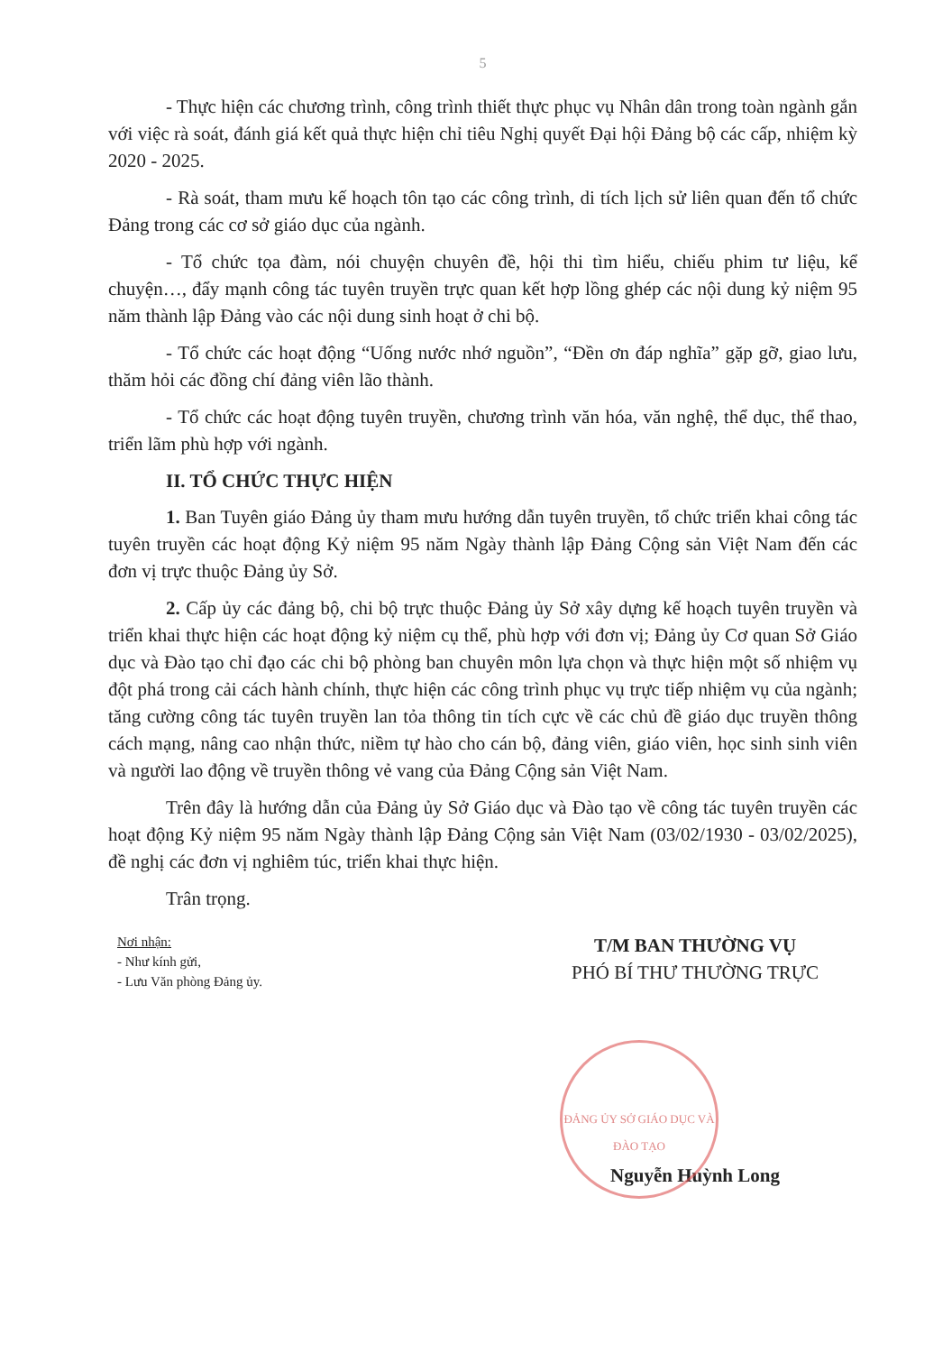5
- Thực hiện các chương trình, công trình thiết thực phục vụ Nhân dân trong toàn ngành gắn với việc rà soát, đánh giá kết quả thực hiện chỉ tiêu Nghị quyết Đại hội Đảng bộ các cấp, nhiệm kỳ 2020 - 2025.
- Rà soát, tham mưu kế hoạch tôn tạo các công trình, di tích lịch sử liên quan đến tổ chức Đảng trong các cơ sở giáo dục của ngành.
- Tổ chức tọa đàm, nói chuyện chuyên đề, hội thi tìm hiểu, chiếu phim tư liệu, kể chuyện…, đẩy mạnh công tác tuyên truyền trực quan kết hợp lồng ghép các nội dung kỷ niệm 95 năm thành lập Đảng vào các nội dung sinh hoạt ở chi bộ.
- Tổ chức các hoạt động “Uống nước nhớ nguồn”, “Đền ơn đáp nghĩa” gặp gỡ, giao lưu, thăm hỏi các đồng chí đảng viên lão thành.
- Tổ chức các hoạt động tuyên truyền, chương trình văn hóa, văn nghệ, thể dục, thể thao, triển lãm phù hợp với ngành.
II. TỔ CHỨC THỰC HIỆN
1. Ban Tuyên giáo Đảng ủy tham mưu hướng dẫn tuyên truyền, tổ chức triển khai công tác tuyên truyền các hoạt động Kỷ niệm 95 năm Ngày thành lập Đảng Cộng sản Việt Nam đến các đơn vị trực thuộc Đảng ủy Sở.
2. Cấp ủy các đảng bộ, chi bộ trực thuộc Đảng ủy Sở xây dựng kế hoạch tuyên truyền và triển khai thực hiện các hoạt động kỷ niệm cụ thể, phù hợp với đơn vị; Đảng ủy Cơ quan Sở Giáo dục và Đào tạo chỉ đạo các chi bộ phòng ban chuyên môn lựa chọn và thực hiện một số nhiệm vụ đột phá trong cải cách hành chính, thực hiện các công trình phục vụ trực tiếp nhiệm vụ của ngành; tăng cường công tác tuyên truyền lan tỏa thông tin tích cực về các chủ đề giáo dục truyền thông cách mạng, nâng cao nhận thức, niềm tự hào cho cán bộ, đảng viên, giáo viên, học sinh sinh viên và người lao động về truyền thông vẻ vang của Đảng Cộng sản Việt Nam.
Trên đây là hướng dẫn của Đảng ủy Sở Giáo dục và Đào tạo về công tác tuyên truyền các hoạt động Kỷ niệm 95 năm Ngày thành lập Đảng Cộng sản Việt Nam (03/02/1930 - 03/02/2025), đề nghị các đơn vị nghiêm túc, triển khai thực hiện.
Trân trọng.
Nơi nhận:
- Như kính gửi,
- Lưu Văn phòng Đảng ủy.
T/M BAN THƯỜNG VỤ
PHÓ BÍ THƯ THƯỜNG TRỰC
ĐẢNG ỦY SỞ GIÁO DỤC VÀ ĐÀO TẠO
Nguyễn Huỳnh Long